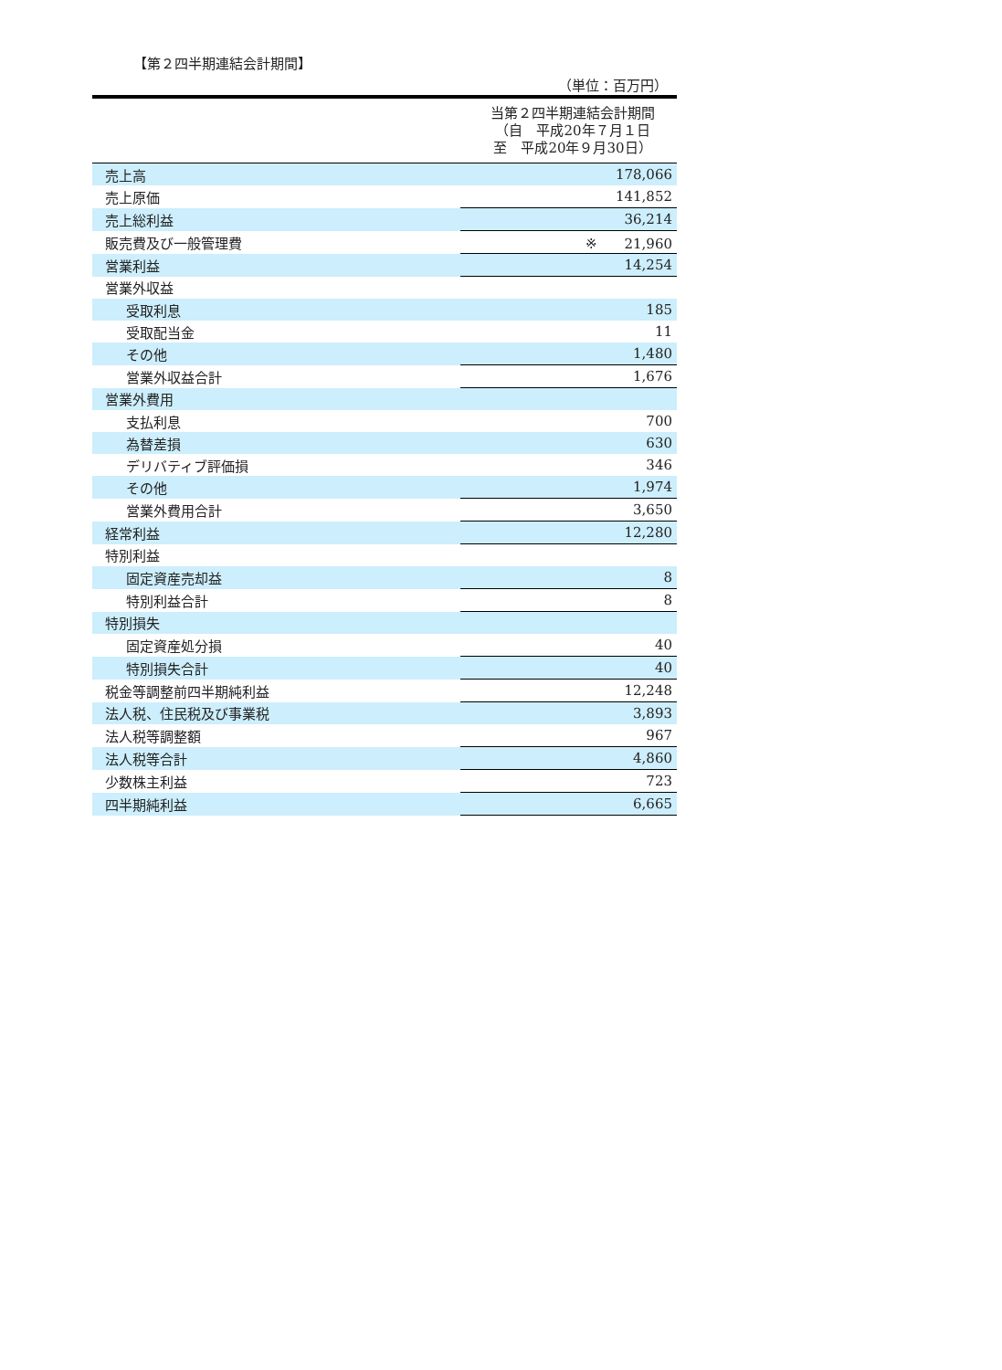【第２四半期連結会計期間】
（単位：百万円）
| | 当第２四半期連結会計期間 （自 平成20年７月１日 至 平成20年９月30日） |
| 売上高 | 178,066 |
| 売上原価 | 141,852 |
| 売上総利益 | 36,214 |
| 販売費及び一般管理費 | ※ 21,960 |
| 営業利益 | 14,254 |
| 営業外収益 | |
| 受取利息 | 185 |
| 受取配当金 | 11 |
| その他 | 1,480 |
| 営業外収益合計 | 1,676 |
| 営業外費用 | |
| 支払利息 | 700 |
| 為替差損 | 630 |
| デリバティブ評価損 | 346 |
| その他 | 1,974 |
| 営業外費用合計 | 3,650 |
| 経常利益 | 12,280 |
| 特別利益 | |
| 固定資産売却益 | 8 |
| 特別利益合計 | 8 |
| 特別損失 | |
| 固定資産処分損 | 40 |
| 特別損失合計 | 40 |
| 税金等調整前四半期純利益 | 12,248 |
| 法人税、住民税及び事業税 | 3,893 |
| 法人税等調整額 | 967 |
| 法人税等合計 | 4,860 |
| 少数株主利益 | 723 |
| 四半期純利益 | 6,665 |